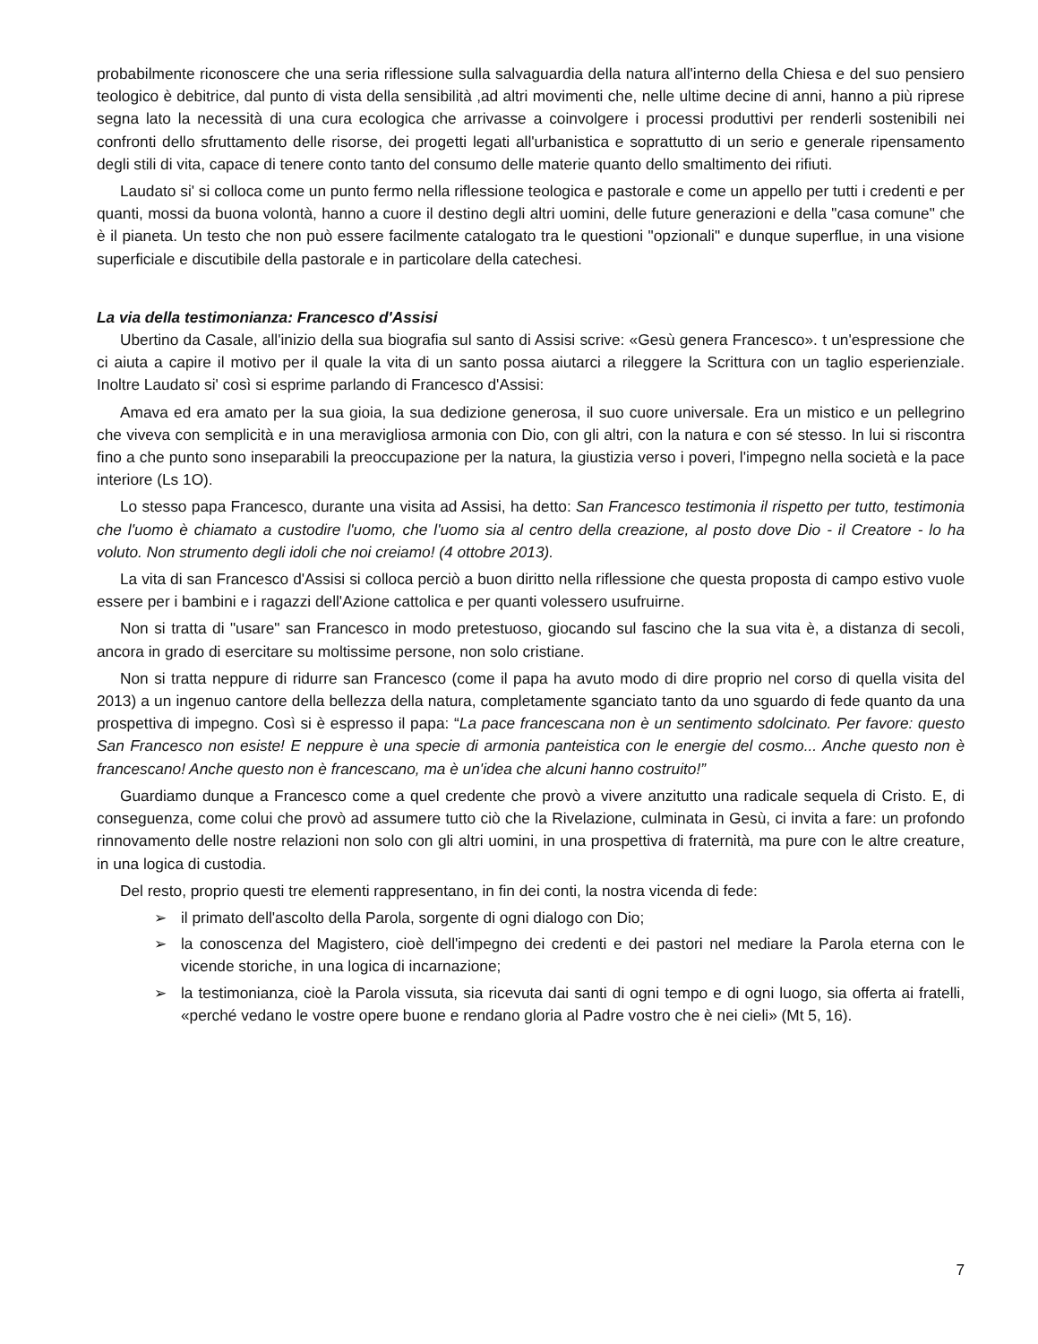probabilmente riconoscere che una seria riflessione sulla salvaguardia della natura all'interno della Chiesa e del suo pensiero teologico è debitrice, dal punto di vista della sensibilità ,ad altri movimenti che, nelle ultime decine di anni, hanno a più riprese segna lato la necessità di una cura ecologica che arrivasse a coinvolgere i processi produttivi per renderli sostenibili nei confronti dello sfruttamento delle risorse, dei progetti legati all'urbanistica e soprattutto di un serio e generale ripensamento degli stili di vita, capace di tenere conto tanto del consumo delle materie quanto dello smaltimento dei rifiuti.
Laudato si' si colloca come un punto fermo nella riflessione teologica e pastorale e come un appello per tutti i credenti e per quanti, mossi da buona volontà, hanno a cuore il destino degli altri uomini, delle future generazioni e della "casa comune" che è il pianeta. Un testo che non può essere facilmente catalogato tra le questioni "opzionali" e dunque superflue, in una visione superficiale e discutibile della pastorale e in particolare della catechesi.
La via della testimonianza: Francesco d'Assisi
Ubertino da Casale, all'inizio della sua biografia sul santo di Assisi scrive: «Gesù genera Francesco». t un'espressione che ci aiuta a capire il motivo per il quale la vita di un santo possa aiutarci a rileggere la Scrittura con un taglio esperienziale. Inoltre Laudato si' così si esprime parlando di Francesco d'Assisi:
Amava ed era amato per la sua gioia, la sua dedizione generosa, il suo cuore universale. Era un mistico e un pellegrino che viveva con semplicità e in una meravigliosa armonia con Dio, con gli altri, con la natura e con sé stesso. In lui si riscontra fino a che punto sono inseparabili la preoccupazione per la natura, la giustizia verso i poveri, l'impegno nella società e la pace interiore (Ls 1O).
Lo stesso papa Francesco, durante una visita ad Assisi, ha detto: San Francesco testimonia il rispetto per tutto, testimonia che l'uomo è chiamato a custodire l'uomo, che l'uomo sia al centro della creazione, al posto dove Dio - il Creatore - lo ha voluto. Non strumento degli idoli che noi creiamo! (4 ottobre 2013).
La vita di san Francesco d'Assisi si colloca perciò a buon diritto nella riflessione che questa proposta di campo estivo vuole essere per i bambini e i ragazzi dell'Azione cattolica e per quanti volessero usufruirne.
Non si tratta di "usare" san Francesco in modo pretestuoso, giocando sul fascino che la sua vita è, a distanza di secoli, ancora in grado di esercitare su moltissime persone, non solo cristiane.
Non si tratta neppure di ridurre san Francesco (come il papa ha avuto modo di dire proprio nel corso di quella visita del 2013) a un ingenuo cantore della bellezza della natura, completamente sganciato tanto da uno sguardo di fede quanto da una prospettiva di impegno. Così si è espresso il papa: “La pace francescana non è un sentimento sdolcinato. Per favore: questo San Francesco non esiste! E neppure è una specie di armonia panteistica con le energie del cosmo... Anche questo non è francescano! Anche questo non è francescano, ma è un'idea che alcuni hanno costruito!”
Guardiamo dunque a Francesco come a quel credente che provò a vivere anzitutto una radicale sequela di Cristo. E, di conseguenza, come colui che provò ad assumere tutto ciò che la Rivelazione, culminata in Gesù, ci invita a fare: un profondo rinnovamento delle nostre relazioni non solo con gli altri uomini, in una prospettiva di fraternità, ma pure con le altre creature, in una logica di custodia.
Del resto, proprio questi tre elementi rappresentano, in fin dei conti, la nostra vicenda di fede:
➢ il primato dell'ascolto della Parola, sorgente di ogni dialogo con Dio;
➢ la conoscenza del Magistero, cioè dell'impegno dei credenti e dei pastori nel mediare la Parola eterna con le vicende storiche, in una logica di incarnazione;
➢ la testimonianza, cioè la Parola vissuta, sia ricevuta dai santi di ogni tempo e di ogni luogo, sia offerta ai fratelli, «perché vedano le vostre opere buone e rendano gloria al Padre vostro che è nei cieli» (Mt 5, 16).
7